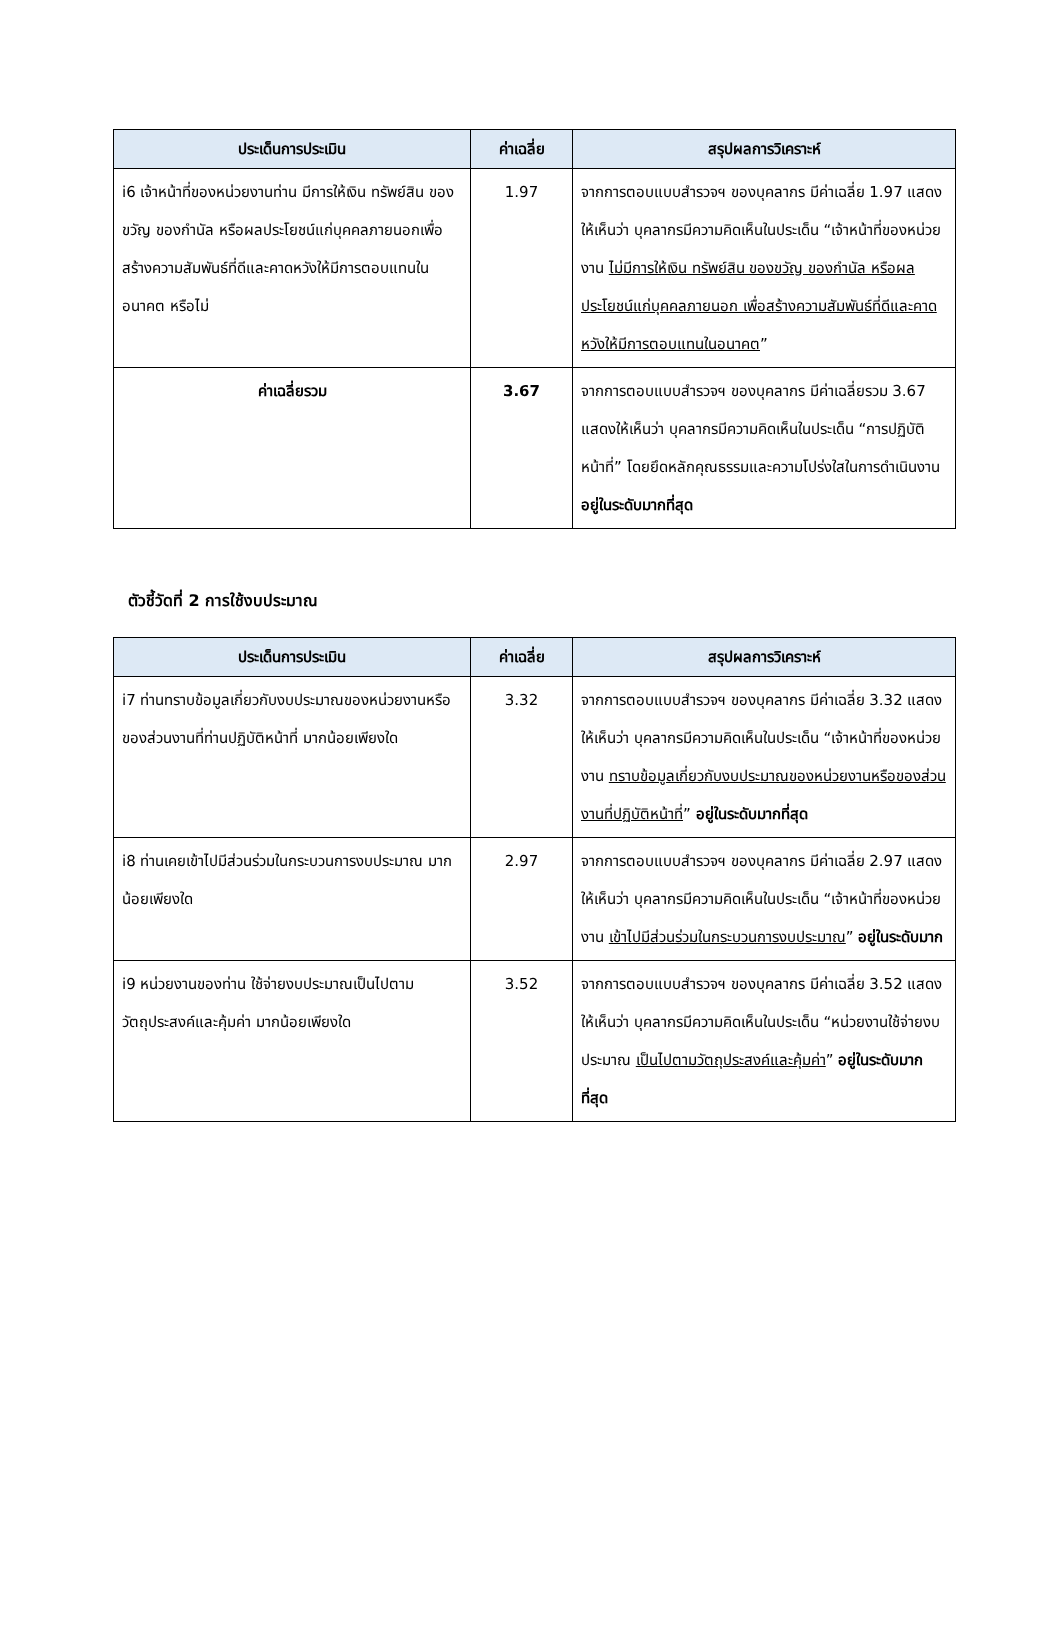| ประเด็นการประเมิน | ค่าเฉลี่ย | สรุปผลการวิเคราะห์ |
| --- | --- | --- |
| i6 เจ้าหน้าที่ของหน่วยงานท่าน มีการให้เงิน ทรัพย์สิน ของขวัญ ของกำนัล หรือผลประโยชน์แก่บุคคลภายนอกเพื่อสร้างความสัมพันธ์ที่ดีและคาดหวังให้มีการตอบแทนในอนาคต หรือไม่ | 1.97 | จากการตอบแบบสำรวจฯ ของบุคลากร มีค่าเฉลี่ย 1.97 แสดงให้เห็นว่า บุคลากรมีความคิดเห็นในประเด็น “เจ้าหน้าที่ของหน่วยงาน ไม่มีการให้เงิน ทรัพย์สิน ของขวัญ ของกำนัล หรือผลประโยชน์แก่บุคคลภายนอก เพื่อสร้างความสัมพันธ์ที่ดีและคาดหวังให้มีการตอบแทนในอนาคต ” |
| ค่าเฉลี่ยรวม | 3.67 | จากการตอบแบบสำรวจฯ ของบุคลากร มีค่าเฉลี่ยรวม 3.67 แสดงให้เห็นว่า บุคลากรมีความคิดเห็นในประเด็น “การปฏิบัติหน้าที่” โดยยึดหลักคุณธรรมและความโปร่งใสในการดำเนินงาน อยู่ในระดับมากที่สุด |
ตัวชี้วัดที่ 2 การใช้งบประมาณ
| ประเด็นการประเมิน | ค่าเฉลี่ย | สรุปผลการวิเคราะห์ |
| --- | --- | --- |
| i7 ท่านทราบข้อมูลเกี่ยวกับงบประมาณของหน่วยงานหรือของส่วนงานที่ท่านปฏิบัติหน้าที่ มากน้อยเพียงใด | 3.32 | จากการตอบแบบสำรวจฯ ของบุคลากร มีค่าเฉลี่ย 3.32 แสดงให้เห็นว่า บุคลากรมีความคิดเห็นในประเด็น “เจ้าหน้าที่ของหน่วยงาน ทราบข้อมูลเกี่ยวกับงบประมาณของหน่วยงานหรือของส่วนงานที่ปฏิบัติหน้าที่ ” อยู่ในระดับมากที่สุด |
| i8 ท่านเคยเข้าไปมีส่วนร่วมในกระบวนการงบประมาณ มากน้อยเพียงใด | 2.97 | จากการตอบแบบสำรวจฯ ของบุคลากร มีค่าเฉลี่ย 2.97 แสดงให้เห็นว่า บุคลากรมีความคิดเห็นในประเด็น “เจ้าหน้าที่ของหน่วยงาน เข้าไปมีส่วนร่วมในกระบวนการงบประมาณ ” อยู่ในระดับมาก |
| i9 หน่วยงานของท่าน ใช้จ่ายงบประมาณเป็นไปตามวัตถุประสงค์และคุ้มค่า มากน้อยเพียงใด | 3.52 | จากการตอบแบบสำรวจฯ ของบุคลากร มีค่าเฉลี่ย 3.52 แสดงให้เห็นว่า บุคลากรมีความคิดเห็นในประเด็น “หน่วยงานใช้จ่ายงบประมาณ เป็นไปตามวัตถุประสงค์และคุ้มค่า ” อยู่ในระดับมากที่สุด |